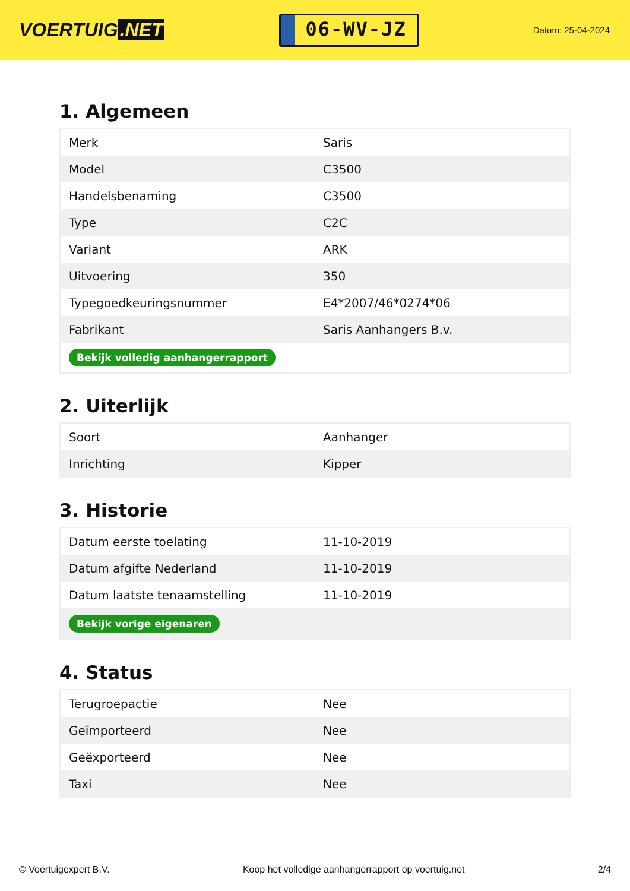VOERTUIG.NET
06-WV-JZ
Datum: 25-04-2024
1. Algemeen
| Merk | Saris |
| Model | C3500 |
| Handelsbenaming | C3500 |
| Type | C2C |
| Variant | ARK |
| Uitvoering | 350 |
| Typegoedkeuringsnummer | E4*2007/46*0274*06 |
| Fabrikant | Saris Aanhangers B.v. |
| Bekijk volledig aanhangerrapport | |
2. Uiterlijk
| Soort | Aanhanger |
| Inrichting | Kipper |
3. Historie
| Datum eerste toelating | 11-10-2019 |
| Datum afgifte Nederland | 11-10-2019 |
| Datum laatste tenaamstelling | 11-10-2019 |
| Bekijk vorige eigenaren | |
4. Status
| Terugroepactie | Nee |
| Geïmporteerd | Nee |
| Geëxporteerd | Nee |
| Taxi | Nee |
© Voertuigexpert B.V. Koop het volledige aanhangerrapport op voertuig.net 2/4